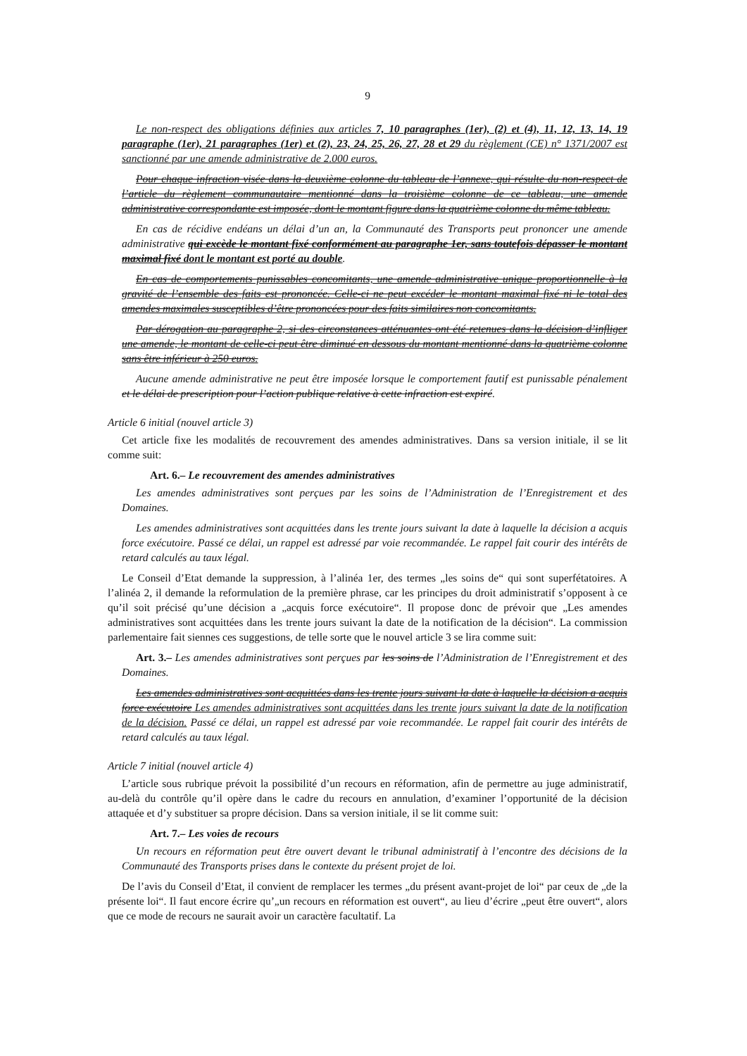9
Le non-respect des obligations définies aux articles 7, 10 paragraphes (1er), (2) et (4), 11, 12, 13, 14, 19 paragraphe (1er), 21 paragraphes (1er) et (2), 23, 24, 25, 26, 27, 28 et 29 du règlement (CE) n° 1371/2007 est sanctionné par une amende administrative de 2.000 euros.
Pour chaque infraction visée dans la deuxième colonne du tableau de l’annexe, qui résulte du non-respect de l’article du règlement communautaire mentionné dans la troisième colonne de ce tableau, une amende administrative correspondante est imposée, dont le montant figure dans la quatrième colonne du même tableau.
En cas de récidive endéans un délai d’un an, la Communauté des Transports peut prononcer une amende administrative qui excède le montant fixé conformément au paragraphe 1er, sans toutefois dépasser le montant maximal fixé dont le montant est porté au double.
En cas de comportements punissables concomitants, une amende administrative unique proportionnelle à la gravité de l’ensemble des faits est prononcée. Celle-ci ne peut excéder le montant maximal fixé ni le total des amendes maximales susceptibles d’être prononcées pour des faits similaires non concomitants.
Par dérogation au paragraphe 2, si des circonstances atténuantes ont été retenues dans la décision d’infliger une amende, le montant de celle-ci peut être diminué en dessous du montant mentionné dans la quatrième colonne sans être inférieur à 250 euros.
Aucune amende administrative ne peut être imposée lorsque le comportement fautif est punissable pénalement et le délai de prescription pour l’action publique relative à cette infraction est expiré.
Article 6 initial (nouvel article 3)
Cet article fixe les modalités de recouvrement des amendes administratives. Dans sa version initiale, il se lit comme suit:
Art. 6.– Le recouvrement des amendes administratives
Les amendes administratives sont perçues par les soins de l’Administration de l’Enregistrement et des Domaines.
Les amendes administratives sont acquittées dans les trente jours suivant la date à laquelle la décision a acquis force exécutoire. Passé ce délai, un rappel est adressé par voie recommandée. Le rappel fait courir des intérêts de retard calculés au taux légal.
Le Conseil d’Etat demande la suppression, à l’alinéa 1er, des termes „les soins de“ qui sont superfétatoires. A l’alinéa 2, il demande la reformulation de la première phrase, car les principes du droit administratif s’opposent à ce qu’il soit précisé qu’une décision a „acquis force exécutoire“. Il propose donc de prévoir que „Les amendes administratives sont acquittées dans les trente jours suivant la date de la notification de la décision“. La commission parlementaire fait siennes ces suggestions, de telle sorte que le nouvel article 3 se lira comme suit:
Art. 3.– Les amendes administratives sont perçues par les soins de l’Administration de l’Enregistrement et des Domaines.
Les amendes administratives sont acquittées dans les trente jours suivant la date à laquelle la décision a acquis force exécutoire Les amendes administratives sont acquittées dans les trente jours suivant la date de la notification de la décision. Passé ce délai, un rappel est adressé par voie recommandée. Le rappel fait courir des intérêts de retard calculés au taux légal.
Article 7 initial (nouvel article 4)
L’article sous rubrique prévoit la possibilité d’un recours en réformation, afin de permettre au juge administratif, au-delà du contrôle qu’il opère dans le cadre du recours en annulation, d’examiner l’opportunité de la décision attaquée et d’y substituer sa propre décision. Dans sa version initiale, il se lit comme suit:
Art. 7.– Les voies de recours
Un recours en réformation peut être ouvert devant le tribunal administratif à l’encontre des décisions de la Communauté des Transports prises dans le contexte du présent projet de loi.
De l’avis du Conseil d’Etat, il convient de remplacer les termes „du présent avant-projet de loi“ par ceux de „de la présente loi“. Il faut encore écrire qu’„un recours en réformation est ouvert“, au lieu d’écrire „peut être ouvert“, alors que ce mode de recours ne saurait avoir un caractère facultatif. La